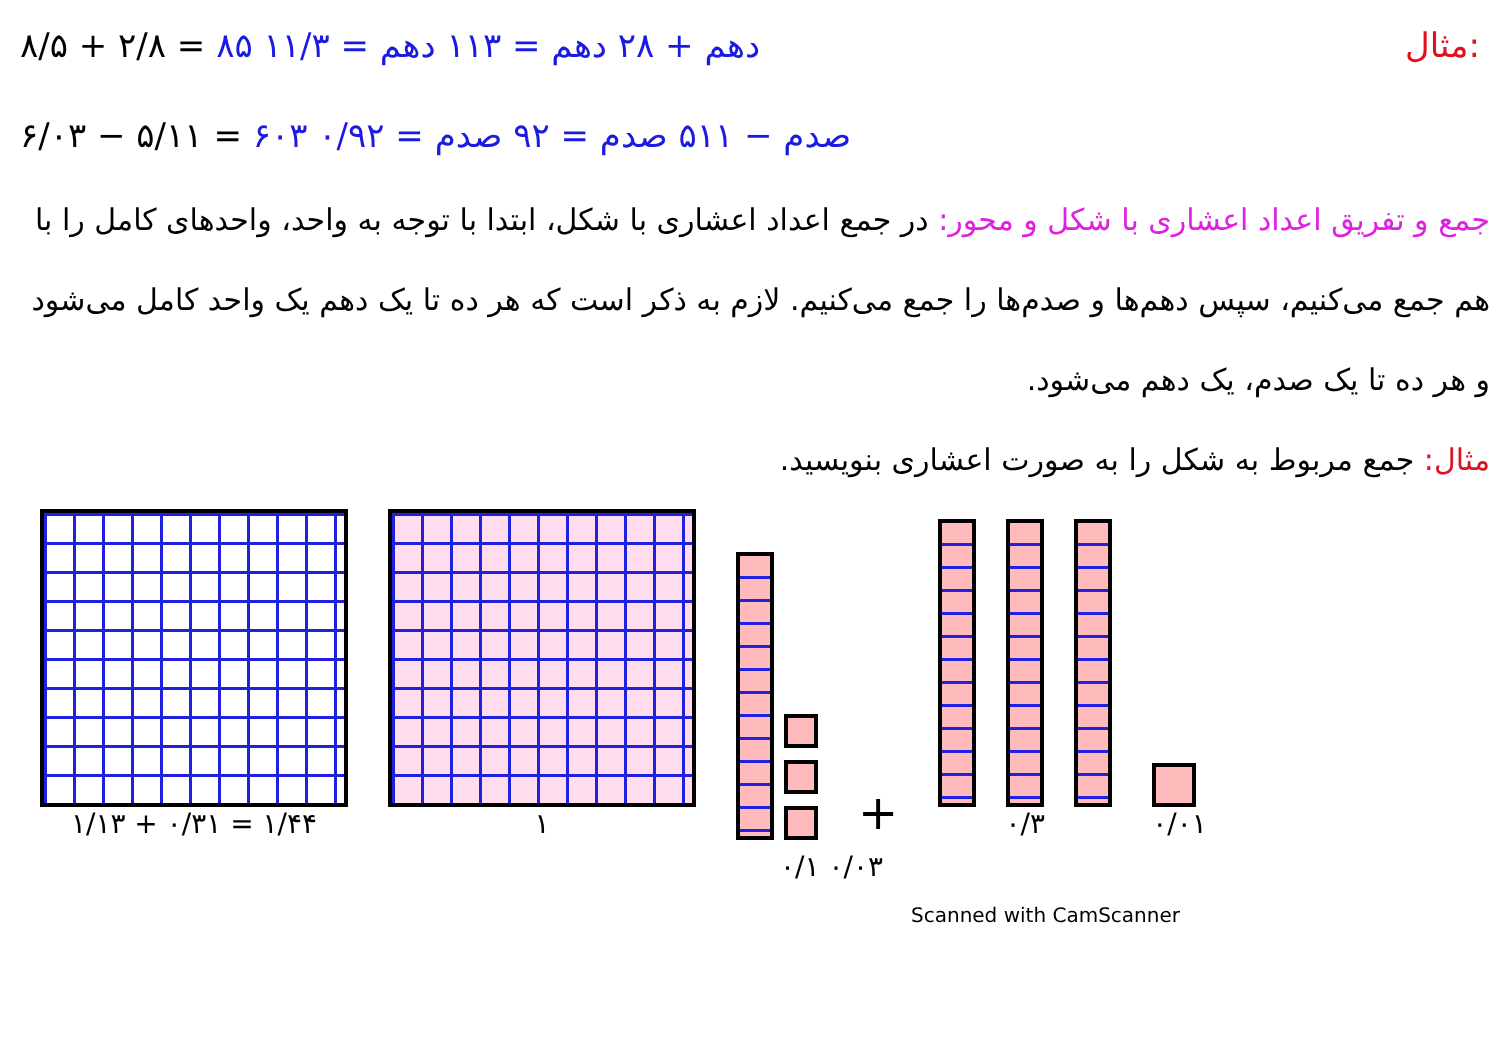۸/۵ + ۲/۸ = ۸۵ دهم + ۲۸ دهم = ۱۱۳ دهم = ۱۱/۳ مثال:
۶/۰۳ − ۵/۱۱ = ۶۰۳ صدم − ۵۱۱ صدم = ۹۲ صدم = ۰/۹۲
جمع و تفریق اعداد اعشاری با شکل و محور: در جمع اعداد اعشاری با شکل، ابتدا با توجه به واحد، واحدهای کامل را با هم جمع می‌کنیم، سپس دهم‌ها و صدم‌ها را جمع می‌کنیم. لازم به ذکر است که هر ده تا یک دهم یک واحد کامل می‌شود و هر ده تا یک صدم، یک دهم می‌شود.
مثال: جمع مربوط به شکل را به صورت اعشاری بنویسید.
۱/۱۳ + ۰/۳۱ = ۱/۴۴
۱
+
۰/۳
۰/۰۱
۰/۱ ۰/۰۳
Scanned with CamScanner